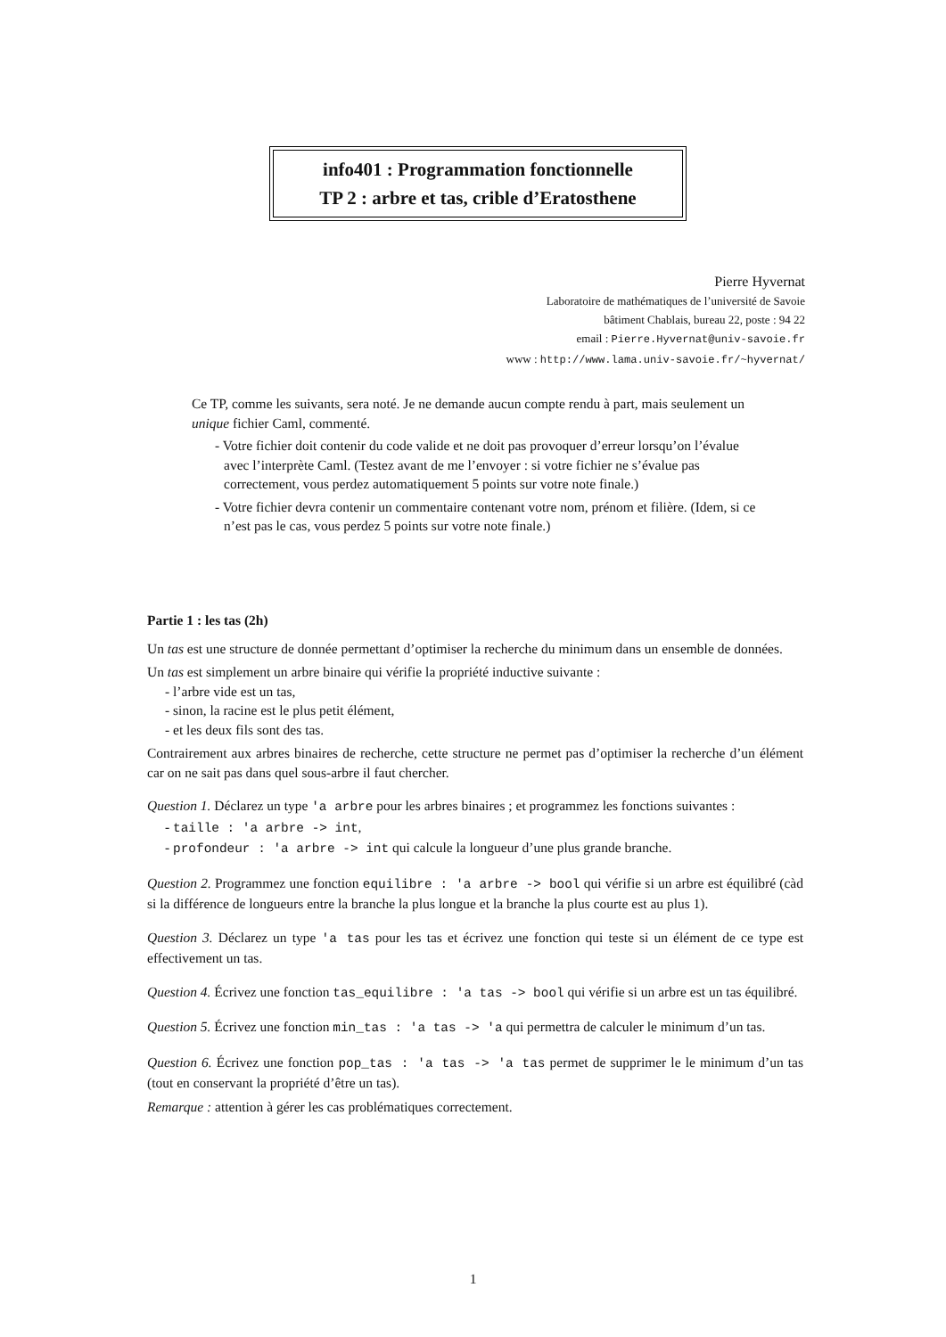info401 : Programmation fonctionnelle
TP 2 : arbre et tas, crible d’Eratosthene
Pierre Hyvernat
Laboratoire de mathématiques de l’université de Savoie
bâtiment Chablais, bureau 22, poste : 94 22
email : Pierre.Hyvernat@univ-savoie.fr
www : http://www.lama.univ-savoie.fr/~hyvernat/
Ce TP, comme les suivants, sera noté. Je ne demande aucun compte rendu à part, mais seulement un unique fichier Caml, commenté.
- Votre fichier doit contenir du code valide et ne doit pas provoquer d’erreur lorsqu’on l’évalue avec l’interprète Caml. (Testez avant de me l’envoyer : si votre fichier ne s’évalue pas correctement, vous perdez automatiquement 5 points sur votre note finale.)
- Votre fichier devra contenir un commentaire contenant votre nom, prénom et filière. (Idem, si ce n’est pas le cas, vous perdez 5 points sur votre note finale.)
Partie 1 : les tas (2h)
Un tas est une structure de donnée permettant d’optimiser la recherche du minimum dans un ensemble de données.
Un tas est simplement un arbre binaire qui vérifie la propriété inductive suivante :
- l’arbre vide est un tas,
- sinon, la racine est le plus petit élément,
- et les deux fils sont des tas.
Contrairement aux arbres binaires de recherche, cette structure ne permet pas d’optimiser la recherche d’un élément car on ne sait pas dans quel sous-arbre il faut chercher.
Question 1. Déclarez un type 'a arbre pour les arbres binaires ; et programmez les fonctions suivantes :
- taille : 'a arbre -> int,
- profondeur : 'a arbre -> int qui calcule la longueur d’une plus grande branche.
Question 2. Programmez une fonction equilibre : 'a arbre -> bool qui vérifie si un arbre est équilibré (càd si la différence de longueurs entre la branche la plus longue et la branche la plus courte est au plus 1).
Question 3. Déclarez un type 'a tas pour les tas et écrivez une fonction qui teste si un élément de ce type est effectivement un tas.
Question 4. Écrivez une fonction tas_equilibre : 'a tas -> bool qui vérifie si un arbre est un tas équilibré.
Question 5. Écrivez une fonction min_tas : 'a tas -> 'a qui permettra de calculer le minimum d’un tas.
Question 6. Écrivez une fonction pop_tas : 'a tas -> 'a tas permet de supprimer le le minimum d’un tas (tout en conservant la propriété d’être un tas).
Remarque : attention à gérer les cas problématiques correctement.
1